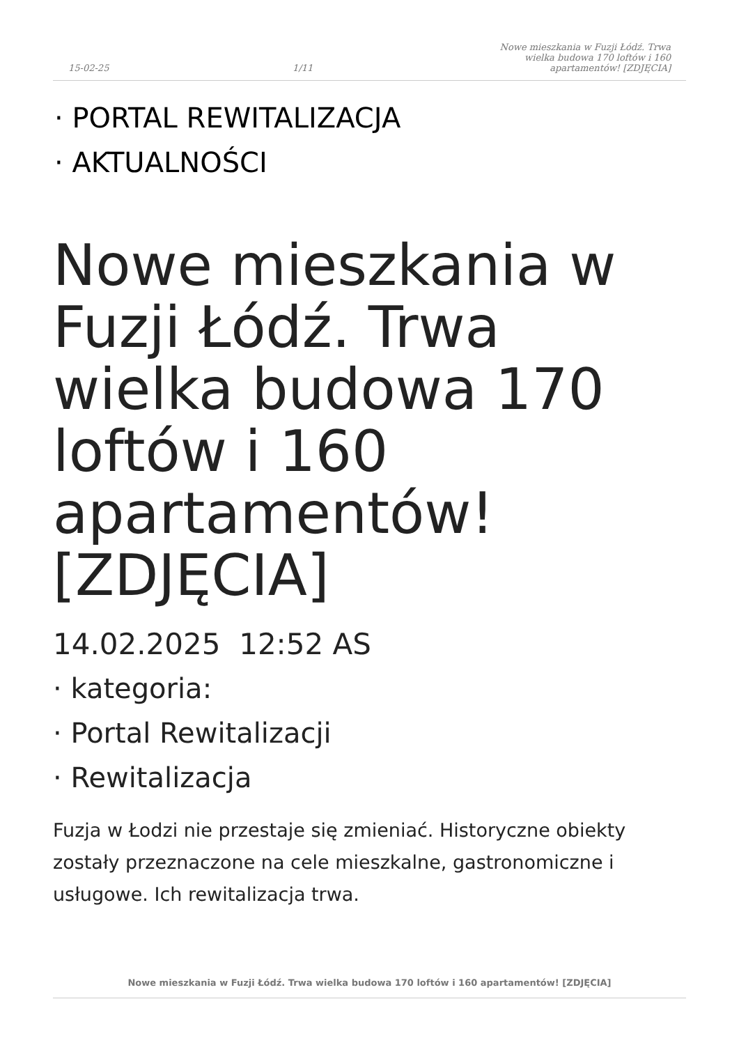15-02-25 1/11 Nowe mieszkania w Fuzji Łódź. Trwa wielka budowa 170 loftów i 160 apartamentów! [ZDJĘCIA]
· PORTAL REWITALIZACJA
· AKTUALNOŚCI
Nowe mieszkania w Fuzji Łódź. Trwa wielka budowa 170 loftów i 160 apartamentów! [ZDJĘCIA]
14.02.2025 12:52 AS
· kategoria:
· Portal Rewitalizacji
· Rewitalizacja
Fuzja w Łodzi nie przestaje się zmieniać. Historyczne obiekty zostały przeznaczone na cele mieszkalne, gastronomiczne i usługowe. Ich rewitalizacja trwa.
Nowe mieszkania w Fuzji Łódź. Trwa wielka budowa 170 loftów i 160 apartamentów! [ZDJĘCIA]